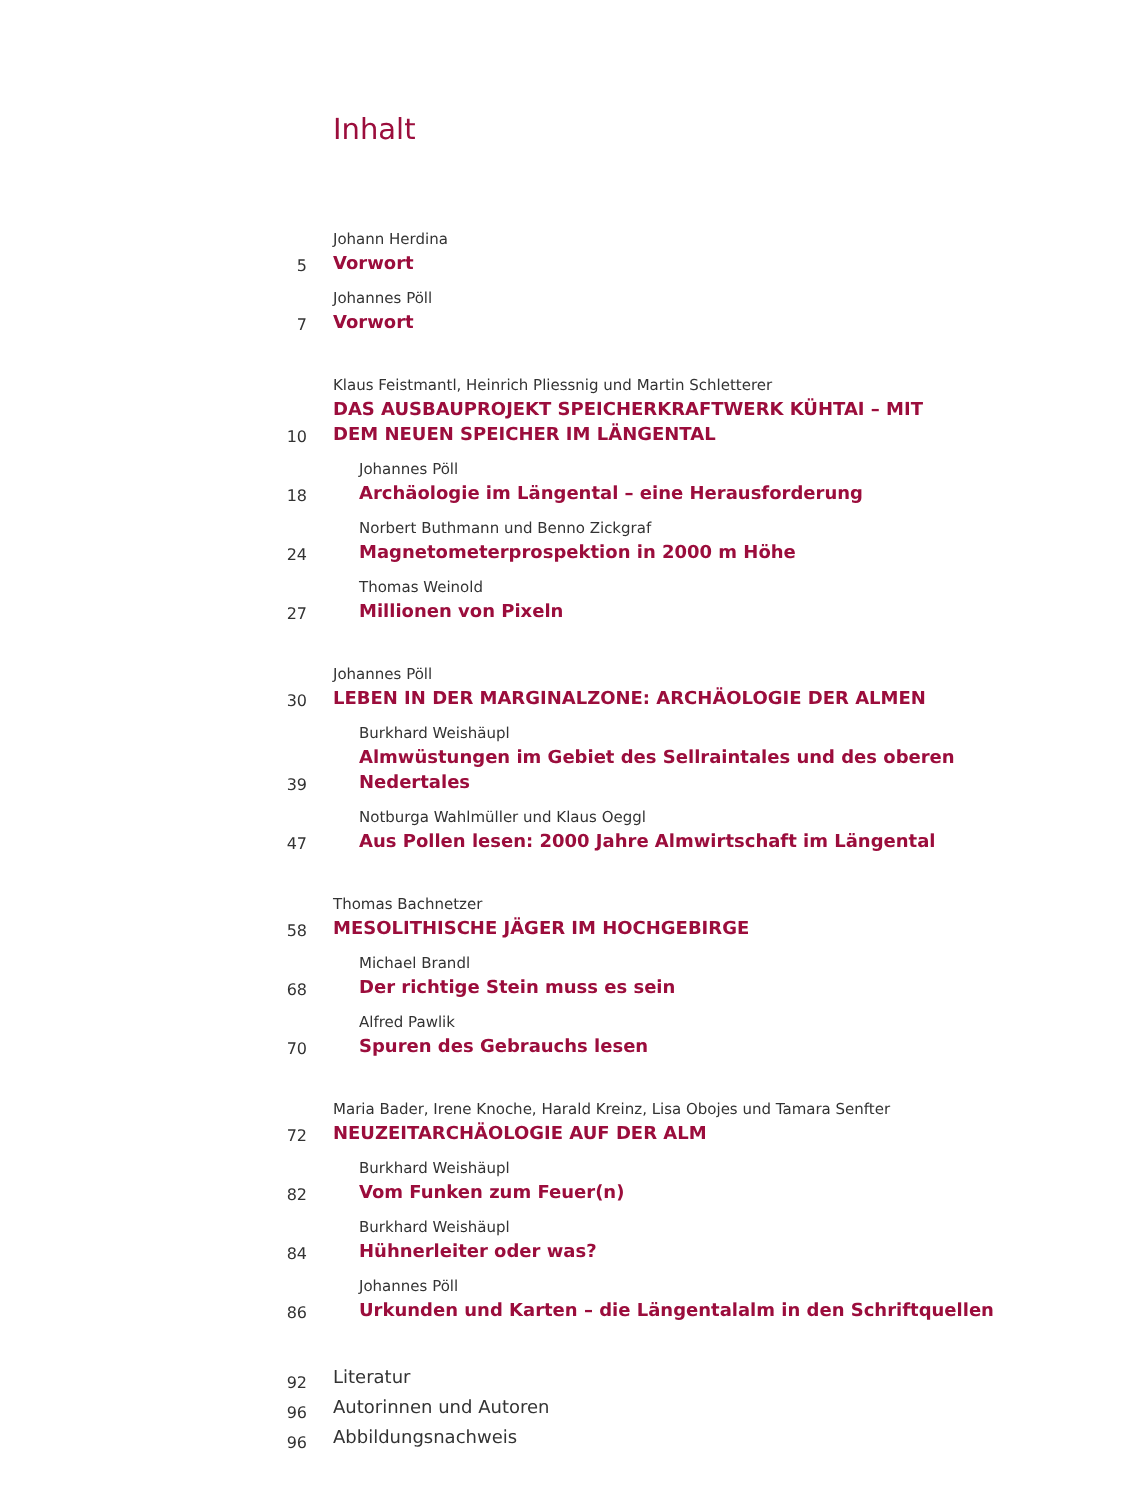Inhalt
5
Johann Herdina
Vorwort
7
Johannes Pöll
Vorwort
10
Klaus Feistmantl, Heinrich Pliessnig und Martin Schletterer
DAS AUSBAUPROJEKT SPEICHERKRAFTWERK KÜHTAI – MIT DEM NEUEN SPEICHER IM LÄNGENTAL
18
Johannes Pöll
Archäologie im Längental – eine Herausforderung
24
Norbert Buthmann und Benno Zickgraf
Magnetometerprospektion in 2000 m Höhe
27
Thomas Weinold
Millionen von Pixeln
30
Johannes Pöll
LEBEN IN DER MARGINALZONE: ARCHÄOLOGIE DER ALMEN
39
Burkhard Weishäupl
Almwüstungen im Gebiet des Sellraintales und des oberen Nedertales
47
Notburga Wahlmüller und Klaus Oeggl
Aus Pollen lesen: 2000 Jahre Almwirtschaft im Längental
58
Thomas Bachnetzer
MESOLITHISCHE JÄGER IM HOCHGEBIRGE
68
Michael Brandl
Der richtige Stein muss es sein
70
Alfred Pawlik
Spuren des Gebrauchs lesen
72
Maria Bader, Irene Knoche, Harald Kreinz, Lisa Obojes und Tamara Senfter
NEUZEITARCHÄOLOGIE AUF DER ALM
82
Burkhard Weishäupl
Vom Funken zum Feuer(n)
84
Burkhard Weishäupl
Hühnerleiter oder was?
86
Johannes Pöll
Urkunden und Karten – die Längentalalm in den Schriftquellen
92
Literatur
96
Autorinnen und Autoren
96
Abbildungsnachweis